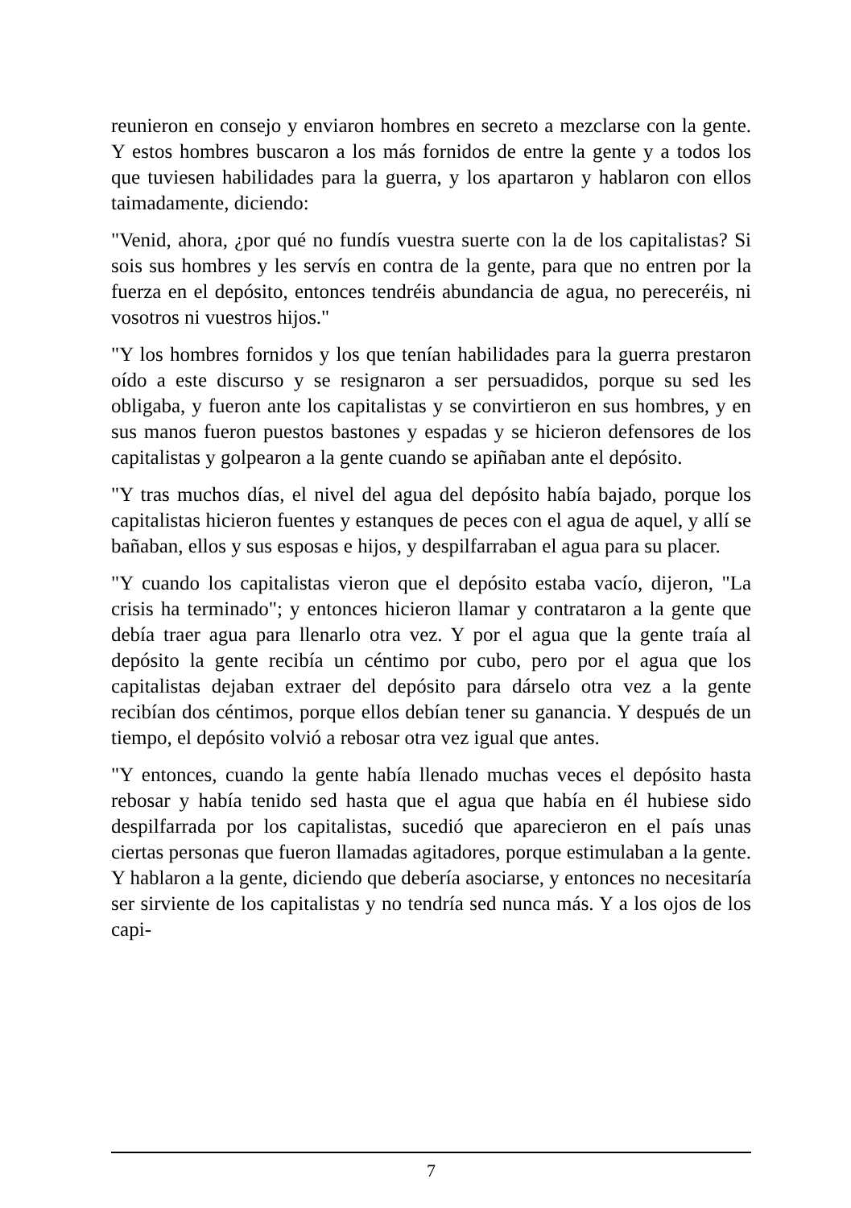reunieron en consejo y enviaron hombres en secreto a mezclarse con la gente. Y estos hombres buscaron a los más fornidos de entre la gente y a todos los que tuviesen habilidades para la guerra, y los apartaron y hablaron con ellos taimadamente, diciendo:
"Venid, ahora, ¿por qué no fundís vuestra suerte con la de los capitalistas? Si sois sus hombres y les servís en contra de la gente, para que no entren por la fuerza en el depósito, entonces tendréis abundancia de agua, no pereceréis, ni vosotros ni vuestros hijos."
"Y los hombres fornidos y los que tenían habilidades para la guerra prestaron oído a este discurso y se resignaron a ser persuadidos, porque su sed les obligaba, y fueron ante los capitalistas y se convirtieron en sus hombres, y en sus manos fueron puestos bastones y espadas y se hicieron defensores de los capitalistas y golpearon a la gente cuando se apiñaban ante el depósito.
"Y tras muchos días, el nivel del agua del depósito había bajado, porque los capitalistas hicieron fuentes y estanques de peces con el agua de aquel, y allí se bañaban, ellos y sus esposas e hijos, y despilfarraban el agua para su placer.
"Y cuando los capitalistas vieron que el depósito estaba vacío, dijeron, "La crisis ha terminado"; y entonces hicieron llamar y contrataron a la gente que debía traer agua para llenarlo otra vez. Y por el agua que la gente traía al depósito la gente recibía un céntimo por cubo, pero por el agua que los capitalistas dejaban extraer del depósito para dárselo otra vez a la gente recibían dos céntimos, porque ellos debían tener su ganancia. Y después de un tiempo, el depósito volvió a rebosar otra vez igual que antes.
"Y entonces, cuando la gente había llenado muchas veces el depósito hasta rebosar y había tenido sed hasta que el agua que había en él hubiese sido despilfarrada por los capitalistas, sucedió que aparecieron en el país unas ciertas personas que fueron llamadas agitadores, porque estimulaban a la gente. Y hablaron a la gente, diciendo que debería asociarse, y entonces no necesitaría ser sirviente de los capitalistas y no tendría sed nunca más. Y a los ojos de los capi-
7